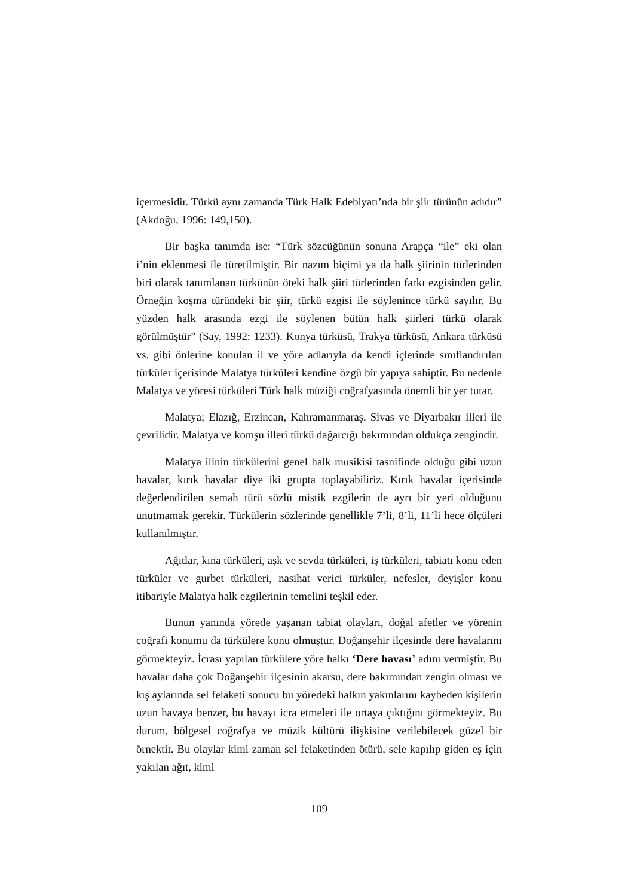içermesidir. Türkü aynı zamanda Türk Halk Edebiyatı’nda bir şiir türünün adıdır” (Akdoğu, 1996: 149,150).
Bir başka tanımda ise: “Türk sözcüğünün sonuna Arapça “ile” eki olan i’nin eklenmesi ile türetilmiştir. Bir nazım biçimi ya da halk şiirinin türlerinden biri olarak tanımlanan türkünün öteki halk şiiri türlerinden farkı ezgisinden gelir. Örneğin koşma türündeki bir şiir, türkü ezgisi ile söylenince türkü sayılır. Bu yüzden halk arasında ezgi ile söylenen bütün halk şiirleri türkü olarak görülmüştür” (Say, 1992: 1233). Konya türküsü, Trakya türküsü, Ankara türküsü vs. gibi önlerine konulan il ve yöre adlarıyla da kendi içlerinde sınıflandırılan türküler içerisinde Malatya türküleri kendine özgü bir yapıya sahiptir. Bu nedenle Malatya ve yöresi türküleri Türk halk müziği coğrafyasında önemli bir yer tutar.
Malatya; Elazığ, Erzincan, Kahramanmaraş, Sivas ve Diyarbakır illeri ile çevrilidir. Malatya ve komşu illeri türkü dağarcığı bakımından oldukça zengindir.
Malatya ilinin türkülerini genel halk musikisi tasnifinde olduğu gibi uzun havalar, kırık havalar diye iki grupta toplayabiliriz. Kırık havalar içerisinde değerlendirilen semah türü sözlü mistik ezgilerin de ayrı bir yeri olduğunu unutmamak gerekir. Türkülerin sözlerinde genellikle 7’li, 8’li, 11’li hece ölçüleri kullanılmıştır.
Ağıtlar, kına türküleri, aşk ve sevda türküleri, iş türküleri, tabiatı konu eden türküler ve gurbet türküleri, nasihat verici türküler, nefesler, deyişler konu itibariyle Malatya halk ezgilerinin temelini teşkil eder.
Bunun yanında yörede yaşanan tabiat olayları, doğal afetler ve yörenin coğrafi konumu da türkülere konu olmuştur. Doğanşehir ilçesinde dere havalarını görmekteyiz. İcrası yapılan türkülere yöre halkı ‘Dere havası’ adını vermiştir. Bu havalar daha çok Doğanşehir ilçesinin akarsu, dere bakımından zengin olması ve kış aylarında sel felaketi sonucu bu yöredeki halkın yakınlarını kaybeden kişilerin uzun havaya benzer, bu havayı icra etmeleri ile ortaya çıktığını görmekteyiz. Bu durum, bölgesel coğrafya ve müzik kültürü ilişkisine verilebilecek güzel bir örnektir. Bu olaylar kimi zaman sel felaketinden ötürü, sele kapılıp giden eş için yakılan ağıt, kimi
109